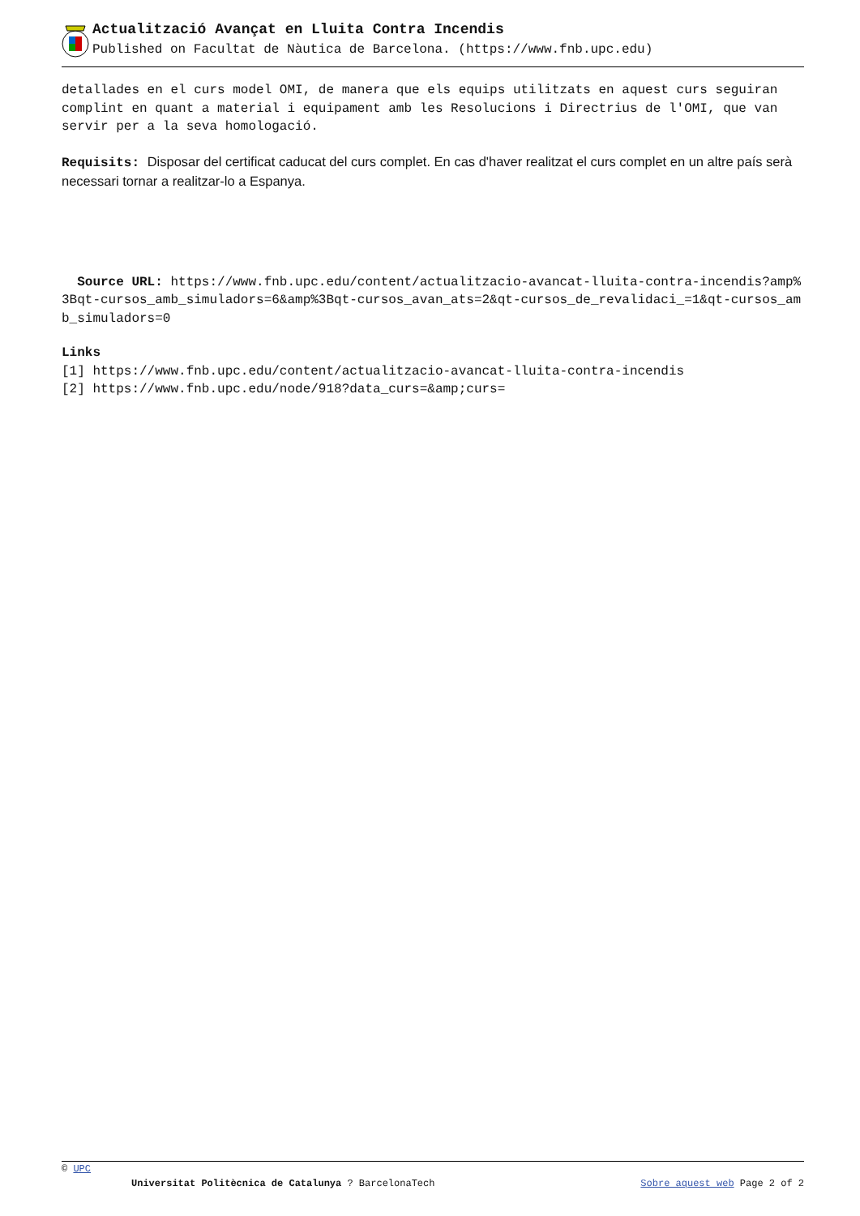Actualització Avançat en Lluita Contra Incendis
Published on Facultat de Nàutica de Barcelona. (https://www.fnb.upc.edu)
detallades en el curs model OMI, de manera que els equips utilitzats en aquest curs seguiran complint en quant a material i equipament amb les Resolucions i Directrius de l'OMI, que van servir per a la seva homologació.
Requisits: Disposar del certificat caducat del curs complet. En cas d'haver realitzat el curs complet en un altre país serà necessari tornar a realitzar-lo a Espanya.
Source URL: https://www.fnb.upc.edu/content/actualitzacio-avancat-lluita-contra-incendis?amp%3Bqt-cursos_amb_simuladors=6&amp%3Bqt-cursos_avan_ats=2&qt-cursos_de_revalidaci_=1&qt-cursos_amb_simuladors=0
Links
[1] https://www.fnb.upc.edu/content/actualitzacio-avancat-lluita-contra-incendis
[2] https://www.fnb.upc.edu/node/918?data_curs=&amp;curs=
© UPC
Universitat Politècnica de Catalunya ? BarcelonaTech Sobre aquest web Page 2 of 2